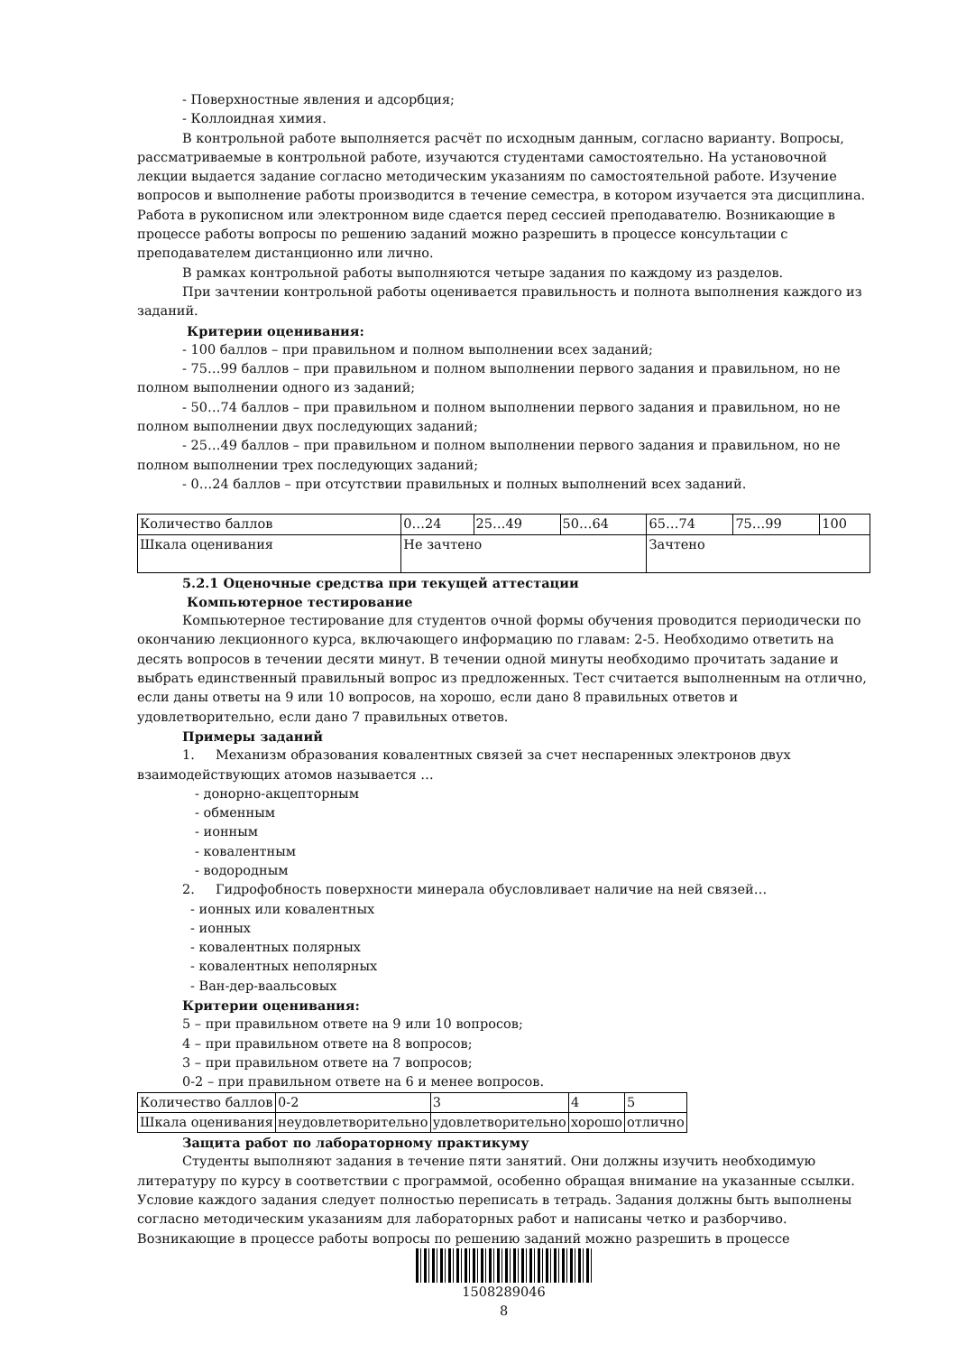- Поверхностные явления и адсорбция;
- Коллоидная химия.
В контрольной работе выполняется расчёт по исходным данным, согласно варианту. Вопросы, рассматриваемые в контрольной работе, изучаются студентами самостоятельно. На установочной лекции выдается задание согласно методическим указаниям по самостоятельной работе. Изучение вопросов и выполнение работы производится в течение семестра, в котором изучается эта дисциплина. Работа в рукописном или электронном виде сдается перед сессией преподавателю. Возникающие в процессе работы вопросы по решению заданий можно разрешить в процессе консультации с преподавателем дистанционно или лично.
В рамках контрольной работы выполняются четыре задания по каждому из разделов.
При зачтении контрольной работы оценивается правильность и полнота выполнения каждого из заданий.
Критерии оценивания:
- 100 баллов – при правильном и полном выполнении всех заданий;
- 75…99 баллов – при правильном и полном выполнении первого задания и правильном, но не полном выполнении одного из заданий;
- 50…74 баллов – при правильном и полном выполнении первого задания и правильном, но не полном выполнении двух последующих заданий;
- 25…49 баллов – при правильном и полном выполнении первого задания и правильном, но не полном выполнении трех последующих заданий;
- 0…24 баллов – при отсутствии правильных и полных выполнений всех заданий.
| Количество баллов | 0…24 | 25…49 | 50…64 | 65…74 | 75…99 | 100 |
| Шкала оценивания | Не зачтено | | | Зачтено | | |
5.2.1 Оценочные средства при текущей аттестации
Компьютерное тестирование
Компьютерное тестирование для студентов очной формы обучения проводится периодически по окончанию лекционного курса, включающего информацию по главам: 2-5. Необходимо ответить на десять вопросов в течении десяти минут. В течении одной минуты необходимо прочитать задание и выбрать единственный правильный вопрос из предложенных. Тест считается выполненным на отлично, если даны ответы на 9 или 10 вопросов, на хорошо, если дано 8 правильных ответов и удовлетворительно, если дано 7 правильных ответов.
Примеры заданий
1. Механизм образования ковалентных связей за счет неспаренных электронов двух взаимодействующих атомов называется …
- донорно-акцепторным
- обменным
- ионным
- ковалентным
- водородным
2. Гидрофобность поверхности минерала обусловливает наличие на ней связей…
- ионных или ковалентных
- ионных
- ковалентных полярных
- ковалентных неполярных
- Ван-дер-ваальсовых
Критерии оценивания:
5 – при правильном ответе на 9 или 10 вопросов;
4 – при правильном ответе на 8 вопросов;
3 – при правильном ответе на 7 вопросов;
0-2 – при правильном ответе на 6 и менее вопросов.
| Количество баллов | 0-2 | 3 | 4 | 5 |
| Шкала оценивания | неудовлетворительно | удовлетворительно | хорошо | отлично |
Защита работ по лабораторному практикуму
Студенты выполняют задания в течение пяти занятий. Они должны изучить необходимую литературу по курсу в соответствии с программой, особенно обращая внимание на указанные ссылки. Условие каждого задания следует полностью переписать в тетрадь. Задания должны быть выполнены согласно методическим указаниям для лабораторных работ и написаны четко и разборчиво. Возникающие в процессе работы вопросы по решению заданий можно разрешить в процессе
1508289046
8